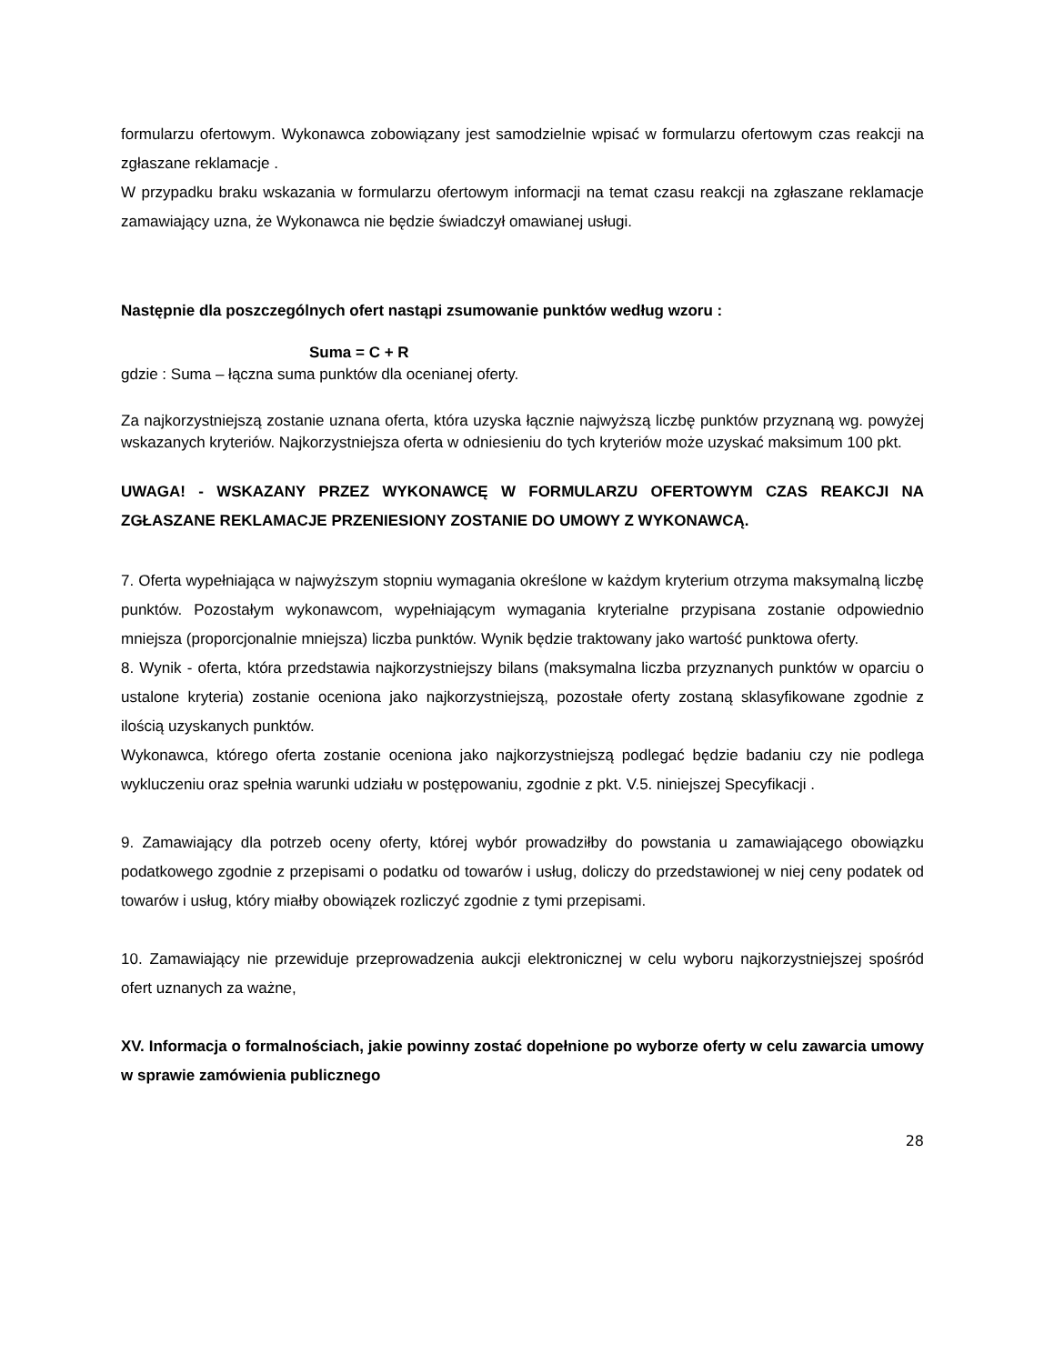formularzu ofertowym. Wykonawca zobowiązany jest samodzielnie wpisać w formularzu ofertowym czas reakcji na zgłaszane reklamacje .
W przypadku braku wskazania w formularzu ofertowym informacji na temat czasu reakcji na zgłaszane reklamacje zamawiający uzna, że Wykonawca nie będzie świadczył omawianej usługi.
Następnie dla poszczególnych ofert nastąpi zsumowanie punktów według wzoru :
Suma = C + R
gdzie : Suma – łączna suma punktów dla ocenianej oferty.
Za najkorzystniejszą zostanie uznana oferta, która uzyska łącznie najwyższą liczbę punktów przyznaną wg. powyżej wskazanych kryteriów. Najkorzystniejsza oferta w odniesieniu do tych kryteriów może uzyskać maksimum 100 pkt.
UWAGA! - WSKAZANY PRZEZ WYKONAWCĘ W FORMULARZU OFERTOWYM CZAS REAKCJI NA ZGŁASZANE REKLAMACJE PRZENIESIONY ZOSTANIE DO UMOWY Z WYKONAWCĄ.
7. Oferta wypełniająca w najwyższym stopniu wymagania określone w każdym kryterium otrzyma maksymalną liczbę punktów. Pozostałym wykonawcom, wypełniającym wymagania kryterialne przypisana zostanie odpowiednio mniejsza (proporcjonalnie mniejsza) liczba punktów. Wynik będzie traktowany jako wartość punktowa oferty.
8. Wynik - oferta, która przedstawia najkorzystniejszy bilans (maksymalna liczba przyznanych punktów w oparciu o ustalone kryteria) zostanie oceniona jako najkorzystniejszą, pozostałe oferty zostaną sklasyfikowane zgodnie z ilością uzyskanych punktów.
Wykonawca, którego oferta zostanie oceniona jako najkorzystniejszą podlegać będzie badaniu czy nie podlega wykluczeniu oraz spełnia warunki udziału w postępowaniu, zgodnie z pkt. V.5. niniejszej Specyfikacji .
9. Zamawiający dla potrzeb oceny oferty, której wybór prowadziłby do powstania u zamawiającego obowiązku podatkowego zgodnie z przepisami o podatku od towarów i usług, doliczy do przedstawionej w niej ceny podatek od towarów i usług, który miałby obowiązek rozliczyć zgodnie z tymi przepisami.
10. Zamawiający nie przewiduje przeprowadzenia aukcji elektronicznej w celu wyboru najkorzystniejszej spośród ofert uznanych za ważne,
XV. Informacja o formalnościach, jakie powinny zostać dopełnione po wyborze oferty w celu zawarcia umowy w sprawie zamówienia publicznego
28